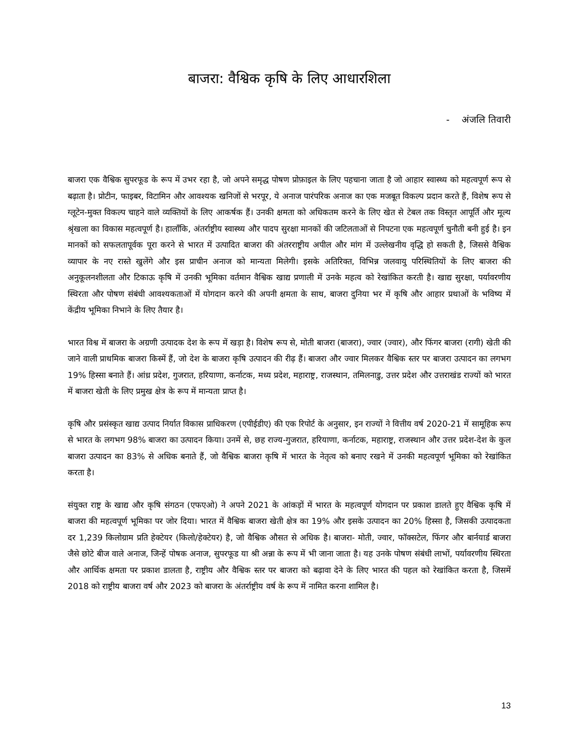बाजरा: वैश्विक कृषि के लिए आधारशिला
- अंजलि तिवारी
बाजरा एक वैश्विक सुपरफूड के रूप में उभर रहा है, जो अपने समृद्ध पोषण प्रोफ़ाइल के लिए पहचाना जाता है जो आहार स्वास्थ्य को महत्वपूर्ण रूप से बढ़ाता है। प्रोटीन, फाइबर, विटामिन और आवश्यक खनिजों से भरपूर, ये अनाज पारंपरिक अनाज का एक मजबूत विकल्प प्रदान करते हैं, विशेष रूप से ग्लूटेन-मुक्त विकल्प चाहने वाले व्यक्तियों के लिए आकर्षक हैं। उनकी क्षमता को अधिकतम करने के लिए खेत से टेबल तक विस्तृत आपूर्ति और मूल्य श्रृंखला का विकास महत्वपूर्ण है। हालाँकि, अंतर्राष्ट्रीय स्वास्थ्य और पादप सुरक्षा मानकों की जटिलताओं से निपटना एक महत्वपूर्ण चुनौती बनी हुई है। इन मानकों को सफलतापूर्वक पूरा करने से भारत में उत्पादित बाजरा की अंतरराष्ट्रीय अपील और मांग में उल्लेखनीय वृद्धि हो सकती है, जिससे वैश्विक व्यापार के नए रास्ते खुलेंगे और इस प्राचीन अनाज को मान्यता मिलेगी। इसके अतिरिक्त, विभिन्न जलवायु परिस्थितियों के लिए बाजरा की अनुकूलनशीलता और टिकाऊ कृषि में उनकी भूमिका वर्तमान वैश्विक खाद्य प्रणाली में उनके महत्व को रेखांकित करती है। खाद्य सुरक्षा, पर्यावरणीय स्थिरता और पोषण संबंधी आवश्यकताओं में योगदान करने की अपनी क्षमता के साथ, बाजरा दुनिया भर में कृषि और आहार प्रथाओं के भविष्य में केंद्रीय भूमिका निभाने के लिए तैयार है।
भारत विश्व में बाजरा के अग्रणी उत्पादक देश के रूप में खड़ा है। विशेष रूप से, मोती बाजरा (बाजरा), ज्वार (ज्वार), और फिंगर बाजरा (रागी) खेती की जाने वाली प्राथमिक बाजरा किस्में हैं, जो देश के बाजरा कृषि उत्पादन की रीढ़ हैं। बाजरा और ज्वार मिलकर वैश्विक स्तर पर बाजरा उत्पादन का लगभग 19% हिस्सा बनाते हैं। आंध्र प्रदेश, गुजरात, हरियाणा, कर्नाटक, मध्य प्रदेश, महाराष्ट्र, राजस्थान, तमिलनाडु, उत्तर प्रदेश और उत्तराखंड राज्यों को भारत में बाजरा खेती के लिए प्रमुख क्षेत्र के रूप में मान्यता प्राप्त है।
कृषि और प्रसंस्कृत खाद्य उत्पाद निर्यात विकास प्राधिकरण (एपीईडीए) की एक रिपोर्ट के अनुसार, इन राज्यों ने वित्तीय वर्ष 2020-21 में सामूहिक रूप से भारत के लगभग 98% बाजरा का उत्पादन किया। उनमें से, छह राज्य-गुजरात, हरियाणा, कर्नाटक, महाराष्ट्र, राजस्थान और उत्तर प्रदेश-देश के कुल बाजरा उत्पादन का 83% से अधिक बनाते हैं, जो वैश्विक बाजरा कृषि में भारत के नेतृत्व को बनाए रखने में उनकी महत्वपूर्ण भूमिका को रेखांकित करता है।
संयुक्त राष्ट्र के खाद्य और कृषि संगठन (एफएओ) ने अपने 2021 के आंकड़ों में भारत के महत्वपूर्ण योगदान पर प्रकाश डालते हुए वैश्विक कृषि में बाजरा की महत्वपूर्ण भूमिका पर जोर दिया। भारत में वैश्विक बाजरा खेती क्षेत्र का 19% और इसके उत्पादन का 20% हिस्सा है, जिसकी उत्पादकता दर 1,239 किलोग्राम प्रति हेक्टेयर (किलो/हेक्टेयर) है, जो वैश्विक औसत से अधिक है। बाजरा- मोती, ज्वार, फॉक्सटेल, फिंगर और बार्नयार्ड बाजरा जैसे छोटे बीज वाले अनाज, जिन्हें पोषक अनाज, सुपरफूड या श्री अन्ना के रूप में भी जाना जाता है। यह उनके पोषण संबंधी लाभों, पर्यावरणीय स्थिरता और आर्थिक क्षमता पर प्रकाश डालता है, राष्ट्रीय और वैश्विक स्तर पर बाजरा को बढ़ावा देने के लिए भारत की पहल को रेखांकित करता है, जिसमें 2018 को राष्ट्रीय बाजरा वर्ष और 2023 को बाजरा के अंतर्राष्ट्रीय वर्ष के रूप में नामित करना शामिल है।
13